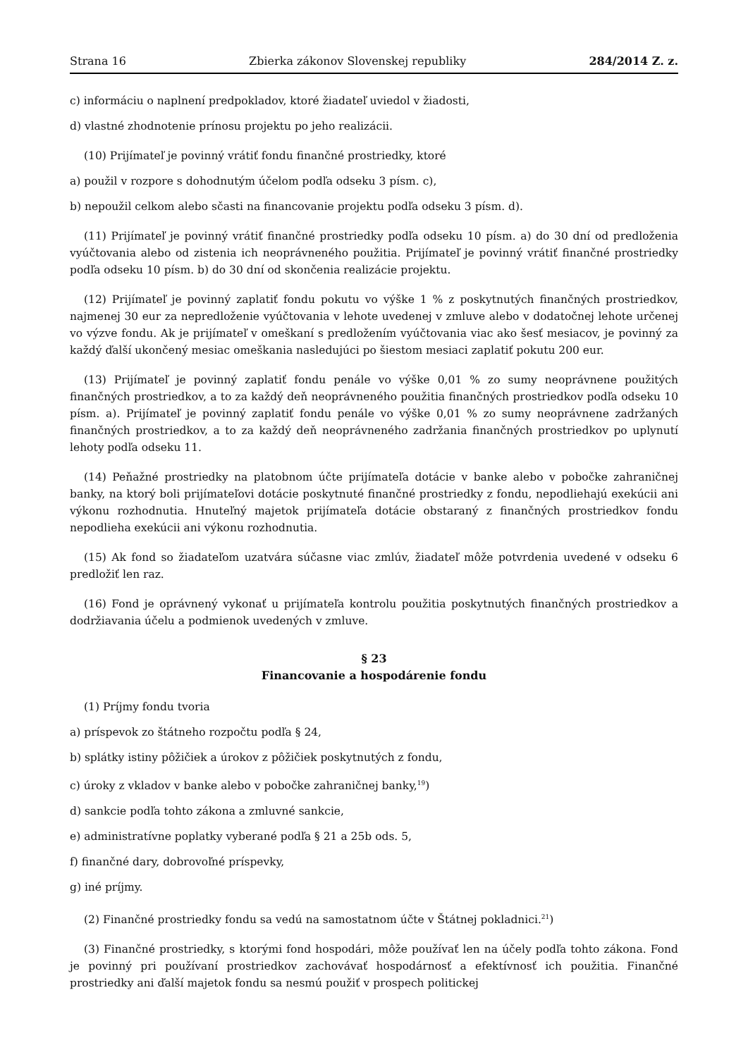Strana 16 Zbierka zákonov Slovenskej republiky 284/2014 Z. z.
c) informáciu o naplnení predpokladov, ktoré žiadateľ uviedol v žiadosti,
d) vlastné zhodnotenie prínosu projektu po jeho realizácii.
(10) Prijímateľ je povinný vrátiť fondu finančné prostriedky, ktoré
a) použil v rozpore s dohodnutým účelom podľa odseku 3 písm. c),
b) nepoužil celkom alebo sčasti na financovanie projektu podľa odseku 3 písm. d).
(11) Prijímateľ je povinný vrátiť finančné prostriedky podľa odseku 10 písm. a) do 30 dní od predloženia vyúčtovania alebo od zistenia ich neoprávneného použitia. Prijímateľ je povinný vrátiť finančné prostriedky podľa odseku 10 písm. b) do 30 dní od skončenia realizácie projektu.
(12) Prijímateľ je povinný zaplatiť fondu pokutu vo výške 1 % z poskytnutých finančných prostriedkov, najmenej 30 eur za nepredloženie vyúčtovania v lehote uvedenej v zmluve alebo v dodatočnej lehote určenej vo výzve fondu. Ak je prijímateľ v omeškaní s predložením vyúčtovania viac ako šesť mesiacov, je povinný za každý ďalší ukončený mesiac omeškania nasledujúci po šiestom mesiaci zaplatiť pokutu 200 eur.
(13) Prijímateľ je povinný zaplatiť fondu penále vo výške 0,01 % zo sumy neoprávnene použitých finančných prostriedkov, a to za každý deň neoprávneného použitia finančných prostriedkov podľa odseku 10 písm. a). Prijímateľ je povinný zaplatiť fondu penále vo výške 0,01 % zo sumy neoprávnene zadržaných finančných prostriedkov, a to za každý deň neoprávneného zadržania finančných prostriedkov po uplynutí lehoty podľa odseku 11.
(14) Peňažné prostriedky na platobnom účte prijímateľa dotácie v banke alebo v pobočke zahraničnej banky, na ktorý boli prijímateľovi dotácie poskytnuté finančné prostriedky z fondu, nepodliehajú exekúcii ani výkonu rozhodnutia. Hnuteľný majetok prijímateľa dotácie obstaraný z finančných prostriedkov fondu nepodlieha exekúcii ani výkonu rozhodnutia.
(15) Ak fond so žiadateľom uzatvára súčasne viac zmlúv, žiadateľ môže potvrdenia uvedené v odseku 6 predložiť len raz.
(16) Fond je oprávnený vykonať u prijímateľa kontrolu použitia poskytnutých finančných prostriedkov a dodržiavania účelu a podmienok uvedených v zmluve.
§ 23
Financovanie a hospodárenie fondu
(1) Príjmy fondu tvoria
a) príspevok zo štátneho rozpočtu podľa § 24,
b) splátky istiny pôžičiek a úrokov z pôžičiek poskytnutých z fondu,
c) úroky z vkladov v banke alebo v pobočke zahraničnej banky,<sup>19</sup>)
d) sankcie podľa tohto zákona a zmluvné sankcie,
e) administratívne poplatky vyberané podľa § 21 a 25b ods. 5,
f) finančné dary, dobrovoľné príspevky,
g) iné príjmy.
(2) Finančné prostriedky fondu sa vedú na samostatnom účte v Štátnej pokladnici.<sup>21</sup>)
(3) Finančné prostriedky, s ktorými fond hospodári, môže používať len na účely podľa tohto zákona. Fond je povinný pri používaní prostriedkov zachovávať hospodárnosť a efektívnosť ich použitia. Finančné prostriedky ani ďalší majetok fondu sa nesmú použiť v prospech politickej